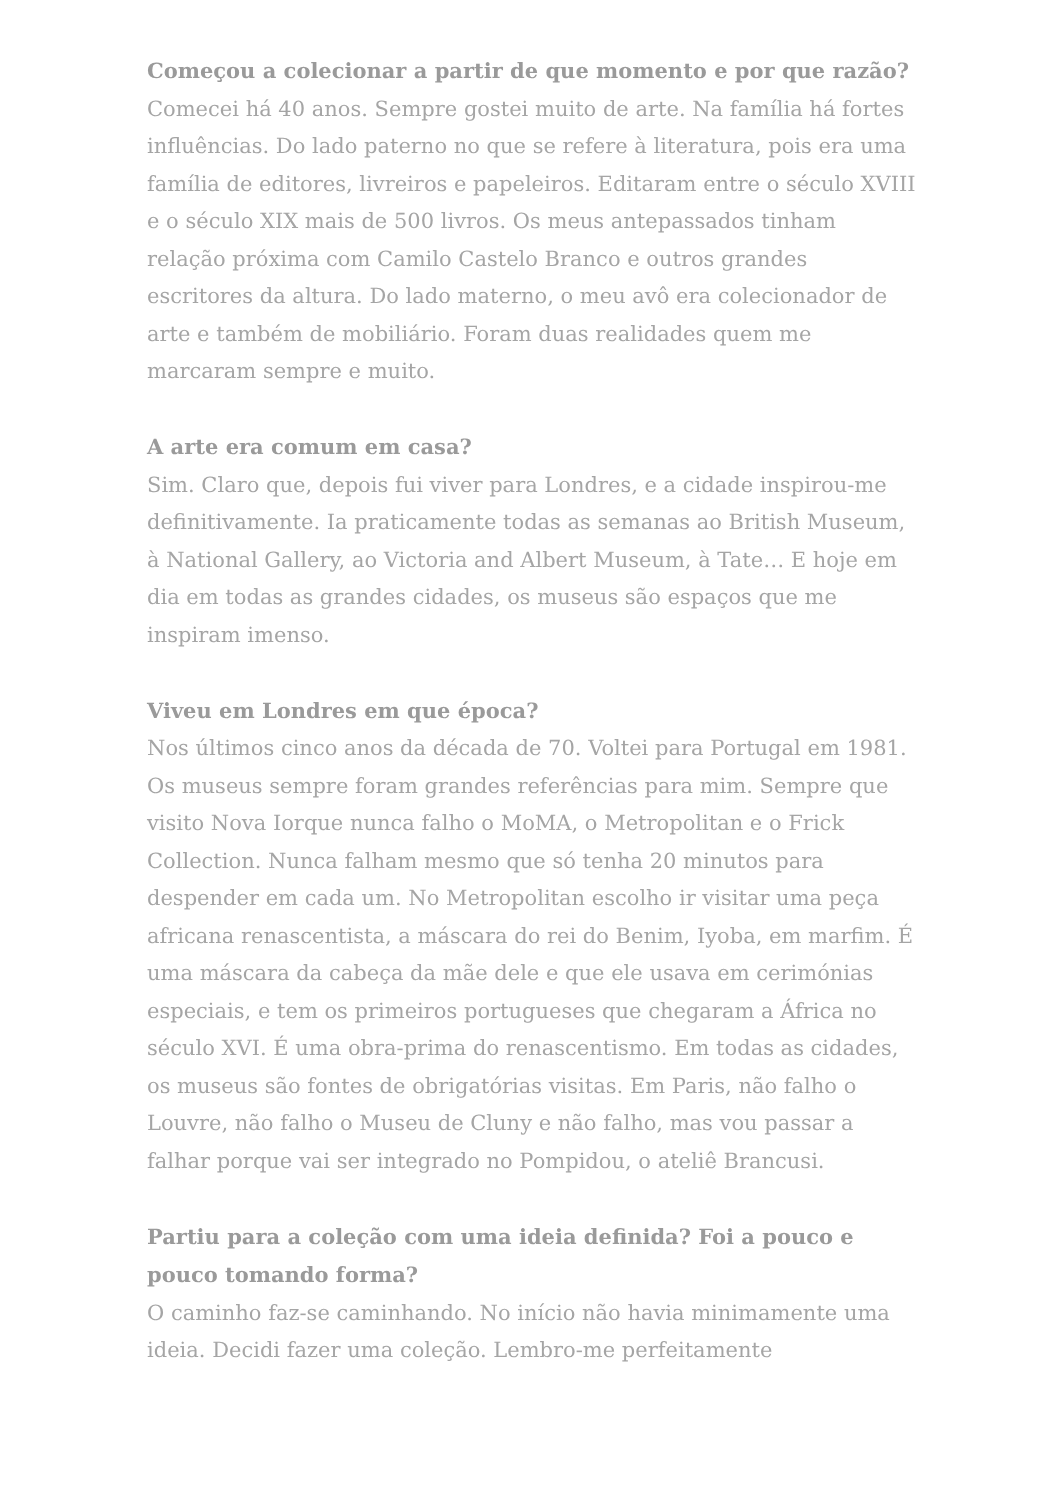Começou a colecionar a partir de que momento e por que razão?
Comecei há 40 anos. Sempre gostei muito de arte. Na família há fortes influências. Do lado paterno no que se refere à literatura, pois era uma família de editores, livreiros e papeleiros. Editaram entre o século XVIII e o século XIX mais de 500 livros. Os meus antepassados tinham relação próxima com Camilo Castelo Branco e outros grandes escritores da altura. Do lado materno, o meu avô era colecionador de arte e também de mobiliário. Foram duas realidades quem me marcaram sempre e muito.
A arte era comum em casa?
Sim. Claro que, depois fui viver para Londres, e a cidade inspirou-me definitivamente. Ia praticamente todas as semanas ao British Museum, à National Gallery, ao Victoria and Albert Museum, à Tate… E hoje em dia em todas as grandes cidades, os museus são espaços que me inspiram imenso.
Viveu em Londres em que época?
Nos últimos cinco anos da década de 70. Voltei para Portugal em 1981. Os museus sempre foram grandes referências para mim. Sempre que visito Nova Iorque nunca falho o MoMA, o Metropolitan e o Frick Collection. Nunca falham mesmo que só tenha 20 minutos para despender em cada um. No Metropolitan escolho ir visitar uma peça africana renascentista, a máscara do rei do Benim, Iyoba, em marfim. É uma máscara da cabeça da mãe dele e que ele usava em cerimónias especiais, e tem os primeiros portugueses que chegaram a África no século XVI. É uma obra-prima do renascentismo. Em todas as cidades, os museus são fontes de obrigatórias visitas. Em Paris, não falho o Louvre, não falho o Museu de Cluny e não falho, mas vou passar a falhar porque vai ser integrado no Pompidou, o ateliê Brancusi.
Partiu para a coleção com uma ideia definida? Foi a pouco e pouco tomando forma?
O caminho faz-se caminhando. No início não havia minimamente uma ideia. Decidi fazer uma coleção. Lembro-me perfeitamente